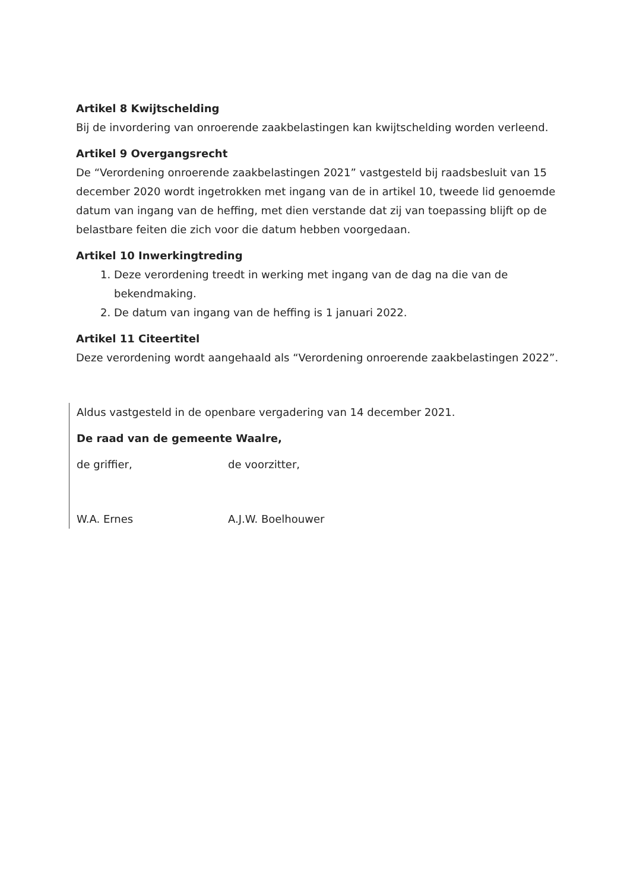Artikel 8 Kwijtschelding
Bij de invordering van onroerende zaakbelastingen kan kwijtschelding worden verleend.
Artikel 9 Overgangsrecht
De “Verordening onroerende zaakbelastingen 2021” vastgesteld bij raadsbesluit van 15 december 2020 wordt ingetrokken met ingang van de in artikel 10, tweede lid genoemde datum van ingang van de heffing, met dien verstande dat zij van toepassing blijft op de belastbare feiten die zich voor die datum hebben voorgedaan.
Artikel 10 Inwerkingtreding
1. Deze verordening treedt in werking met ingang van de dag na die van de bekendmaking.
2. De datum van ingang van de heffing is 1 januari 2022.
Artikel 11 Citeertitel
Deze verordening wordt aangehaald als “Verordening onroerende zaakbelastingen 2022”.
Aldus vastgesteld in de openbare vergadering van 14 december 2021.
De raad van de gemeente Waalre,
de griffier, de voorzitter,
W.A. Ernes A.J.W. Boelhouwer